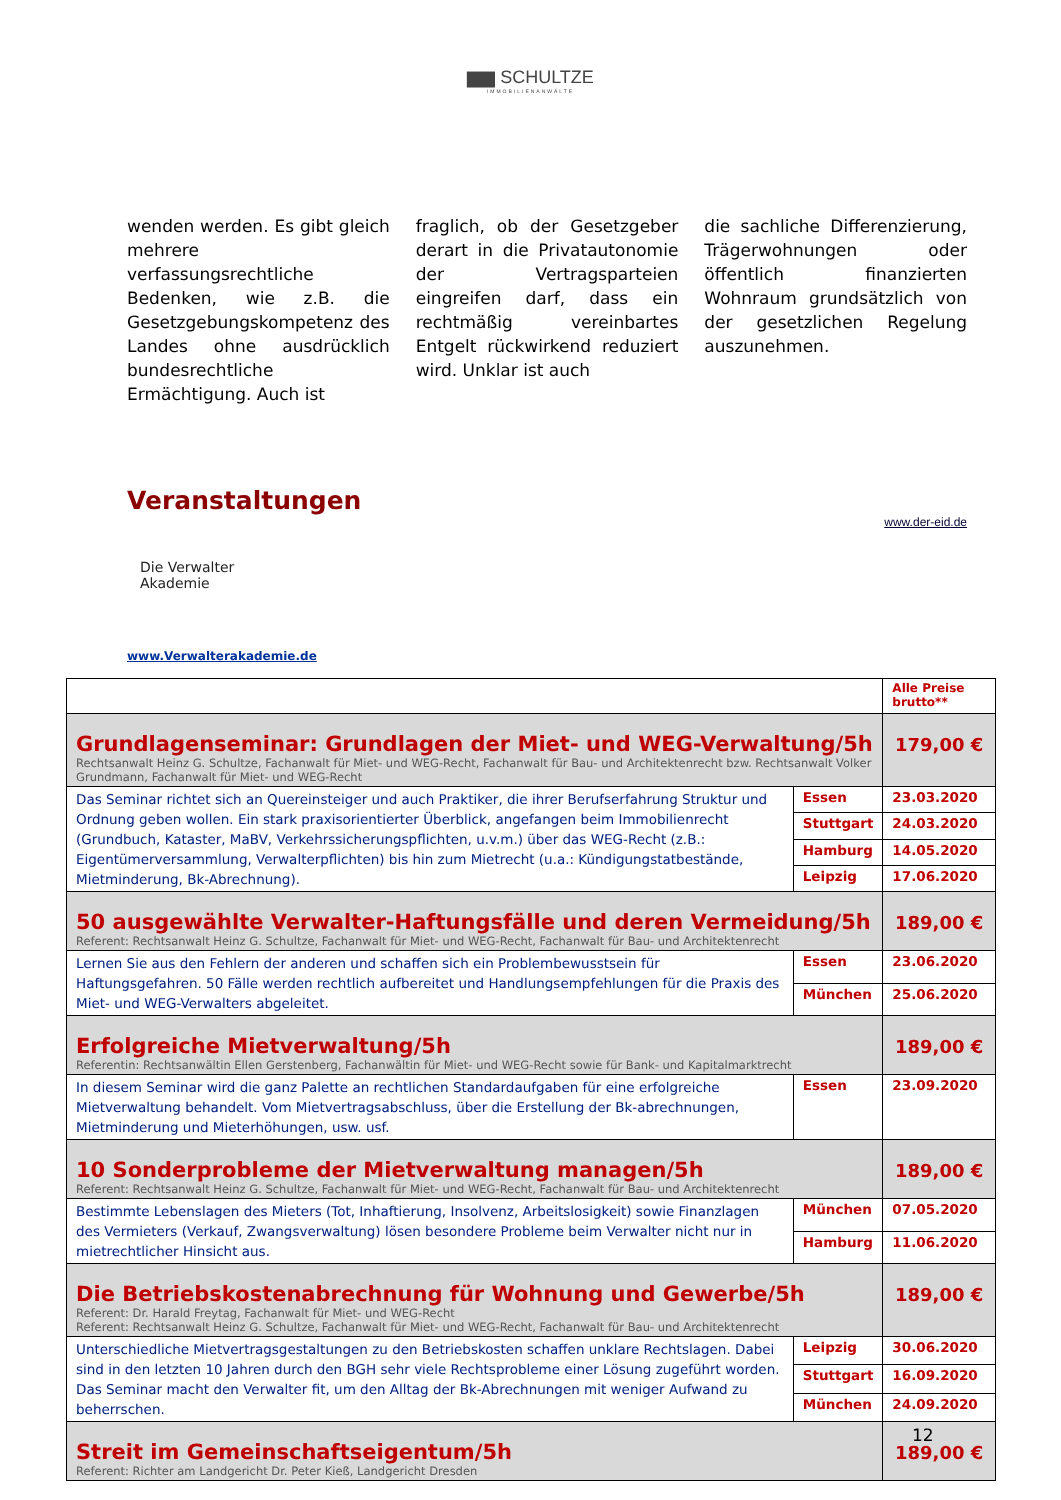▆▆ SCHULTZE
IMMOBILIENANWÄLTE
wenden werden. Es gibt gleich mehrere verfassungsrechtliche Bedenken, wie z.B. die Gesetzgebungskompetenz des Landes ohne ausdrücklich bundesrechtliche Ermächtigung. Auch ist
fraglich, ob der Gesetzgeber derart in die Privatautonomie der Vertragsparteien eingreifen darf, dass ein rechtmäßig vereinbartes Entgelt rückwirkend reduziert wird. Unklar ist auch
die sachliche Differenzierung, Trägerwohnungen oder öffentlich finanzierten Wohnraum grundsätzlich von der gesetzlichen Regelung auszunehmen.
Veranstaltungen
www.der-eid.de
Die Verwalter
Akademie
www.Verwalterakademie.de
| | | Alle Preise brutto** |
| Grundlagenseminar: Grundlagen der Miet- und WEG-Verwaltung/5h Rechtsanwalt Heinz G. Schultze, Fachanwalt für Miet- und WEG-Recht, Fachanwalt für Bau- und Architektenrecht bzw. Rechtsanwalt Volker Grundmann, Fachanwalt für Miet- und WEG-Recht | | 179,00 € |
| Das Seminar richtet sich an Quereinsteiger und auch Praktiker, die ihrer Berufserfahrung Struktur und Ordnung geben wollen. Ein stark praxisorientierter Überblick, angefangen beim Immobilienrecht (Grundbuch, Kataster, MaBV, Verkehrssicherungspflichten, u.v.m.) über das WEG-Recht (z.B.: Eigentümerversammlung, Verwalterpflichten) bis hin zum Mietrecht (u.a.: Kündigungstatbestände, Mietminderung, Bk-Abrechnung). | Essen | 23.03.2020 |
| | Stuttgart | 24.03.2020 |
| | Hamburg | 14.05.2020 |
| | Leipzig | 17.06.2020 |
| 50 ausgewählte Verwalter-Haftungsfälle und deren Vermeidung/5h Referent: Rechtsanwalt Heinz G. Schultze, Fachanwalt für Miet- und WEG-Recht, Fachanwalt für Bau- und Architektenrecht | | 189,00 € |
| Lernen Sie aus den Fehlern der anderen und schaffen sich ein Problembewusstsein für Haftungsgefahren. 50 Fälle werden rechtlich aufbereitet und Handlungsempfehlungen für die Praxis des Miet- und WEG-Verwalters abgeleitet. | Essen | 23.06.2020 |
| | München | 25.06.2020 |
| Erfolgreiche Mietverwaltung/5h Referentin: Rechtsanwältin Ellen Gerstenberg, Fachanwältin für Miet- und WEG-Recht sowie für Bank- und Kapitalmarktrecht | | 189,00 € |
| In diesem Seminar wird die ganz Palette an rechtlichen Standardaufgaben für eine erfolgreiche Mietverwaltung behandelt. Vom Mietvertragsabschluss, über die Erstellung der Bk-abrechnungen, Mietminderung und Mieterhöhungen, usw. usf. | Essen | 23.09.2020 |
| 10 Sonderprobleme der Mietverwaltung managen/5h Referent: Rechtsanwalt Heinz G. Schultze, Fachanwalt für Miet- und WEG-Recht, Fachanwalt für Bau- und Architektenrecht | | 189,00 € |
| Bestimmte Lebenslagen des Mieters (Tot, Inhaftierung, Insolvenz, Arbeitslosigkeit) sowie Finanzlagen des Vermieters (Verkauf, Zwangsverwaltung) lösen besondere Probleme beim Verwalter nicht nur in mietrechtlicher Hinsicht aus. | München | 07.05.2020 |
| | Hamburg | 11.06.2020 |
| Die Betriebskostenabrechnung für Wohnung und Gewerbe/5h Referent: Dr. Harald Freytag, Fachanwalt für Miet- und WEG-Recht Referent: Rechtsanwalt Heinz G. Schultze, Fachanwalt für Miet- und WEG-Recht, Fachanwalt für Bau- und Architektenrecht | | 189,00 € |
| Unterschiedliche Mietvertragsgestaltungen zu den Betriebskosten schaffen unklare Rechtslagen. Dabei sind in den letzten 10 Jahren durch den BGH sehr viele Rechtsprobleme einer Lösung zugeführt worden. Das Seminar macht den Verwalter fit, um den Alltag der Bk-Abrechnungen mit weniger Aufwand zu beherrschen. | Leipzig | 30.06.2020 |
| | Stuttgart | 16.09.2020 |
| | München | 24.09.2020 |
| Streit im Gemeinschaftseigentum/5h Referent: Richter am Landgericht Dr. Peter Kieß, Landgericht Dresden | | 189,00 € |
12